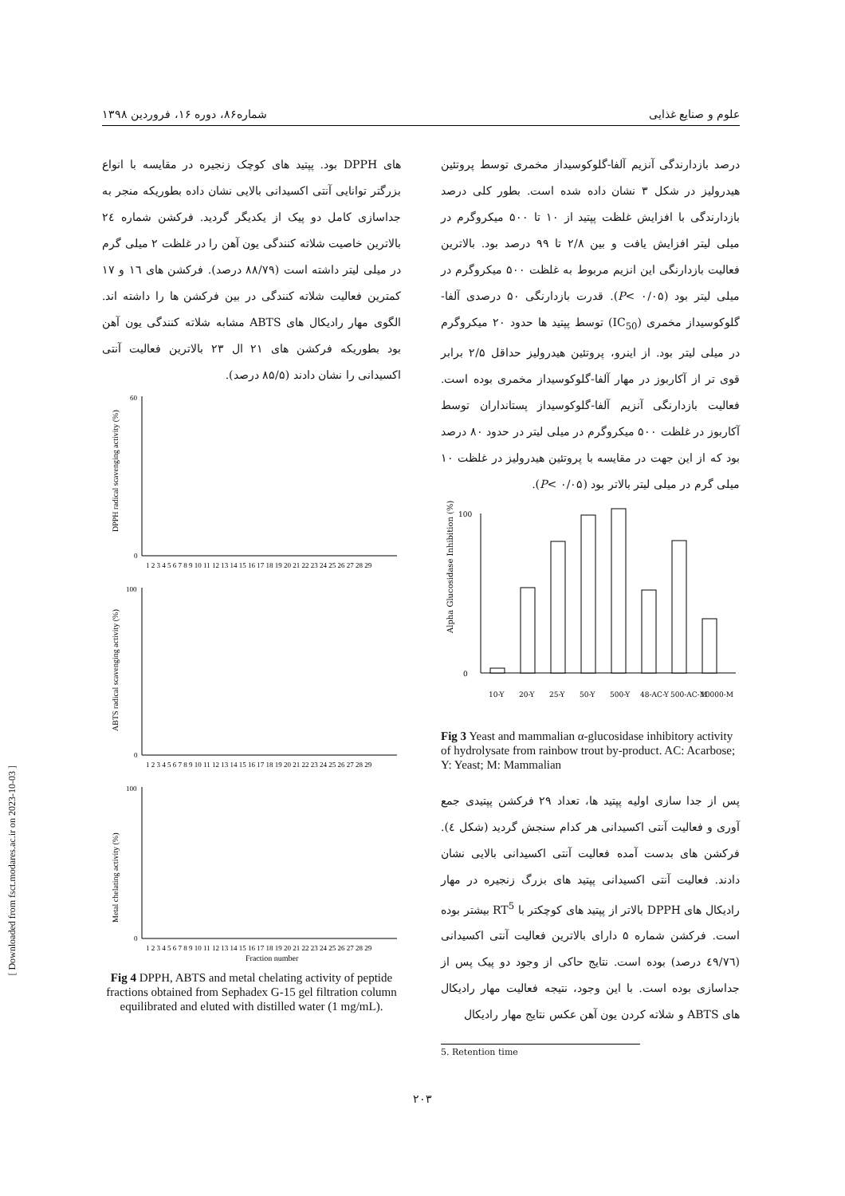علوم و صنایع غذایی شماره۸۶، دوره ۱۶، فروردین ۱۳۹۸
درصد بازدارندگی آنزیم آلفا-گلوکوسیداز مخمری توسط پروتئین هیدرولیز در شکل ۳ نشان داده شده است. بطور کلی درصد بازدارندگی با افزایش غلظت پپتید از ۱۰ تا ۵۰۰ میکروگرم در میلی لیتر افزایش یافت و بین ۲/۸ تا ۹۹ درصد بود. بالاترین فعالیت بازدارنگی این انزیم مربوط به غلظت ۵۰۰ میکروگرم در میلی لیتر بود (P< ۰/۰۵). قدرت بازدارنگی ۵۰ درصدی آلفا-گلوکوسیداز مخمری (IC<sub>50</sub>) توسط پپتید ها حدود ۲۰ میکروگرم در میلی لیتر بود. از اینرو، پروتئین هیدرولیز حداقل ۲/۵ برابر قوی تر از آکاربوز در مهار آلفا-گلوکوسیداز مخمری بوده است. فعالیت بازدارنگی آنزیم آلفا-گلوکوسیداز پستانداران توسط آکاربوز در غلظت ۵۰۰ میکروگرم در میلی لیتر در حدود ۸۰ درصد بود که از این جهت در مقایسه با پروتئین هیدرولیز در غلظت ۱۰ میلی گرم در میلی لیتر بالاتر بود (P< ۰/۰۵).
Alpha Glucosidase Inhibition (%)
0
100
10-Y
20-Y
25-Y
50-Y
500-Y
48-AC-Y
500-AC-M
10000-M
Fig 3 Yeast and mammalian α-glucosidase inhibitory activity of hydrolysate from rainbow trout by-product. AC: Acarbose; Y: Yeast; M: Mammalian
پس از جدا سازی اولیه پپتید ها، تعداد ۲۹ فرکشن پپتیدی جمع آوری و فعالیت آنتی اکسیدانی هر کدام سنجش گردید (شکل ٤). فرکشن های بدست آمده فعالیت آنتی اکسیدانی بالایی نشان دادند. فعالیت آنتی اکسیدانی پپتید های بزرگ زنجیره در مهار رادیکال های DPPH بالاتر از پپتید های کوچکتر با RT<sup>5</sup> بیشتر بوده است. فرکشن شماره ۵ دارای بالاترین فعالیت آنتی اکسیدانی (٤۹/۷٦ درصد) بوده است. نتایج حاکی از وجود دو پیک پس از جداسازی بوده است. با این وجود، نتیجه فعالیت مهار رادیکال های ABTS و شلاته کردن یون آهن عکس نتایج مهار رادیکال
5. Retention time
های DPPH بود. پپتید های کوچک زنجیره در مقایسه با انواع بزرگتر توانایی آنتی اکسیدانی بالایی نشان داده بطوریکه منجر به جداسازی کامل دو پیک از یکدیگر گردید. فرکشن شماره ٢٤ بالاترین خاصیت شلاته کنندگی یون آهن را در غلظت ۲ میلی گرم در میلی لیتر داشته است (۸۸/۷۹ درصد). فرکشن های ۱٦ و ۱۷ کمترین فعالیت شلاته کنندگی در بین فرکشن ها را داشته اند. الگوی مهار رادیکال های ABTS مشابه شلاته کنندگی یون آهن بود بطوریکه فرکشن های ۲۱ ال ۲۳ بالاترین فعالیت آنتی اکسیدانی را نشان دادند (۸۵/۵ درصد).
DPPH radical scavenging activity (%)
0
60
1 2 3 4 5 6 7 8 9 10 11 12 13 14 15 16 17 18 19 20 21 22 23 24 25 26 27 28 29
ABTS radical scavenging activity (%)
0
100
1 2 3 4 5 6 7 8 9 10 11 12 13 14 15 16 17 18 19 20 21 22 23 24 25 26 27 28 29
Metal chelating activity (%)
0
100
1 2 3 4 5 6 7 8 9 10 11 12 13 14 15 16 17 18 19 20 21 22 23 24 25 26 27 28 29
Fraction number
Fig 4 DPPH, ABTS and metal chelating activity of peptide fractions obtained from Sephadex G-15 gel filtration column equilibrated and eluted with distilled water (1 mg/mL).
[ Downloaded from fsct.modares.ac.ir on 2023-10-03 ]
۲۰۳